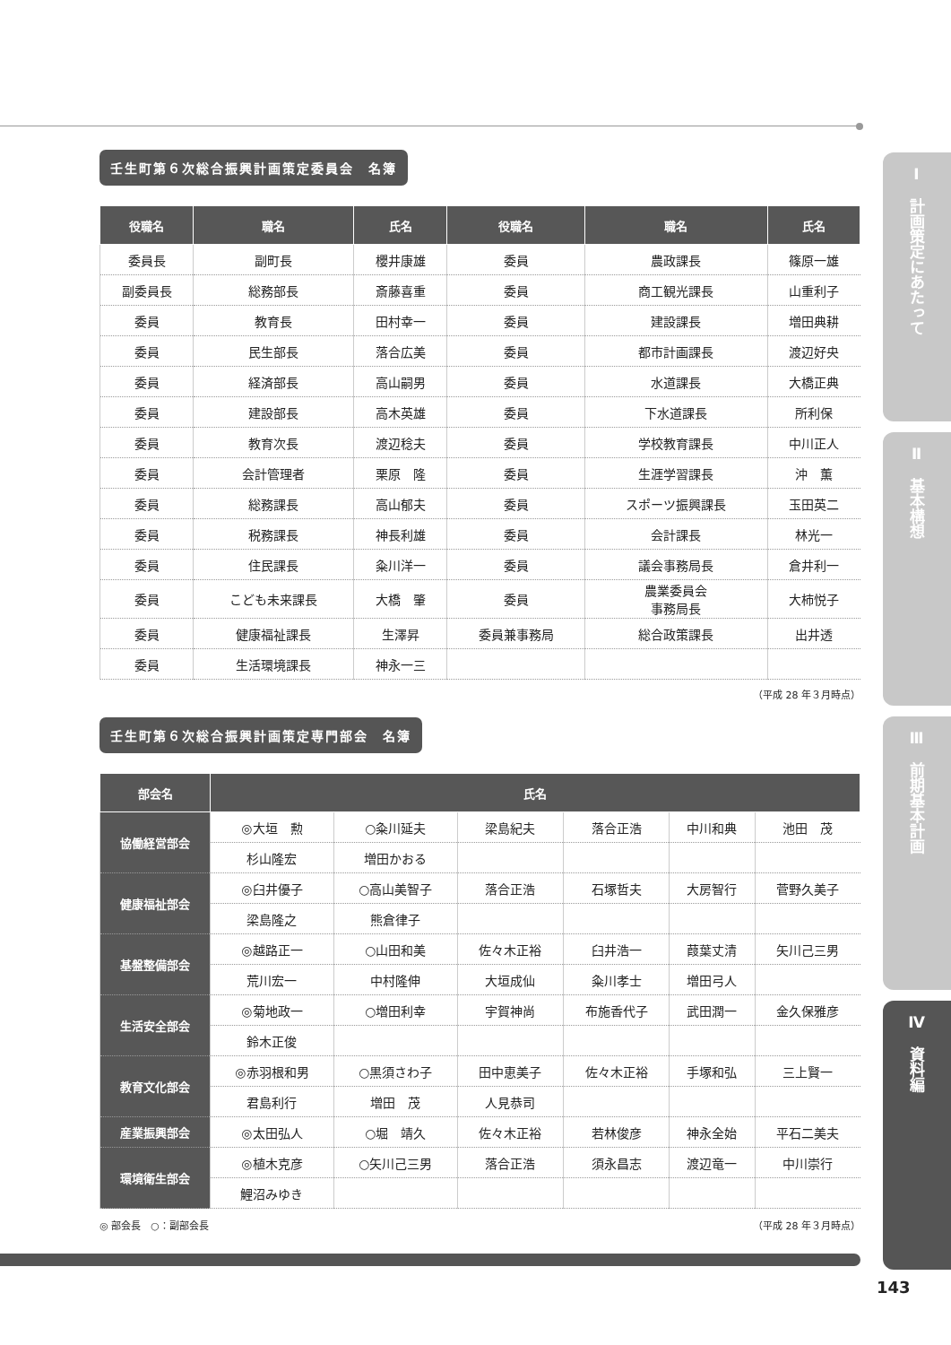壬生町第６次総合振興計画策定委員会　名簿
| 役職名 | 職名 | 氏名 | 役職名 | 職名 | 氏名 |
| --- | --- | --- | --- | --- | --- |
| 委員長 | 副町長 | 櫻井康雄 | 委員 | 農政課長 | 篠原一雄 |
| 副委員長 | 総務部長 | 斎藤喜重 | 委員 | 商工観光課長 | 山重利子 |
| 委員 | 教育長 | 田村幸一 | 委員 | 建設課長 | 増田典耕 |
| 委員 | 民生部長 | 落合広美 | 委員 | 都市計画課長 | 渡辺好央 |
| 委員 | 経済部長 | 高山嗣男 | 委員 | 水道課長 | 大橋正典 |
| 委員 | 建設部長 | 高木英雄 | 委員 | 下水道課長 | 所利保 |
| 委員 | 教育次長 | 渡辺稔夫 | 委員 | 学校教育課長 | 中川正人 |
| 委員 | 会計管理者 | 栗原 隆 | 委員 | 生涯学習課長 | 沖 薫 |
| 委員 | 総務課長 | 高山郁夫 | 委員 | スポーツ振興課長 | 玉田英二 |
| 委員 | 税務課長 | 神長利雄 | 委員 | 会計課長 | 林光一 |
| 委員 | 住民課長 | 粂川洋一 | 委員 | 議会事務局長 | 倉井利一 |
| 委員 | こども未来課長 | 大橋 肇 | 委員 | 農業委員会 事務局長 | 大柿悦子 |
| 委員 | 健康福祉課長 | 生澤昇 | 委員兼事務局 | 総合政策課長 | 出井透 |
| 委員 | 生活環境課長 | 神永一三 | | | |
（平成 28 年３月時点）
壬生町第６次総合振興計画策定専門部会　名簿
| 部会名 | 氏名 | | | | | |
| --- | --- | --- | --- | --- | --- | --- |
| 協働経営部会 | ◎大垣 勲 | ○粂川延夫 | 梁島紀夫 | 落合正浩 | 中川和典 | 池田 茂 |
| | 杉山隆宏 | 増田かおる | | | | |
| 健康福祉部会 | ◎臼井優子 | ○高山美智子 | 落合正浩 | 石塚哲夫 | 大房智行 | 菅野久美子 |
| | 梁島隆之 | 熊倉律子 | | | | |
| 基盤整備部会 | ◎越路正一 | ○山田和美 | 佐々木正裕 | 臼井浩一 | 葭葉丈清 | 矢川己三男 |
| | 荒川宏一 | 中村隆伸 | 大垣成仙 | 粂川孝士 | 増田弓人 | |
| 生活安全部会 | ◎菊地政一 | ○増田利幸 | 宇賀神尚 | 布施香代子 | 武田潤一 | 金久保雅彦 |
| | 鈴木正俊 | | | | | |
| 教育文化部会 | ◎赤羽根和男 | ○黒須さわ子 | 田中恵美子 | 佐々木正裕 | 手塚和弘 | 三上賢一 |
| | 君島利行 | 増田 茂 | 人見恭司 | | | |
| 産業振興部会 | ◎太田弘人 | ○堀 靖久 | 佐々木正裕 | 若林俊彦 | 神永全始 | 平石二美夫 |
| 環境衛生部会 | ◎植木克彦 | ○矢川己三男 | 落合正浩 | 須永昌志 | 渡辺竜一 | 中川崇行 |
| | 鯉沼みゆき | | | | | |
◎ 部会長　○：副部会長 （平成 28 年３月時点）
Ⅰ　計画策定にあたって
Ⅱ　基本構想
Ⅲ　前期基本計画
Ⅳ　資料編
143